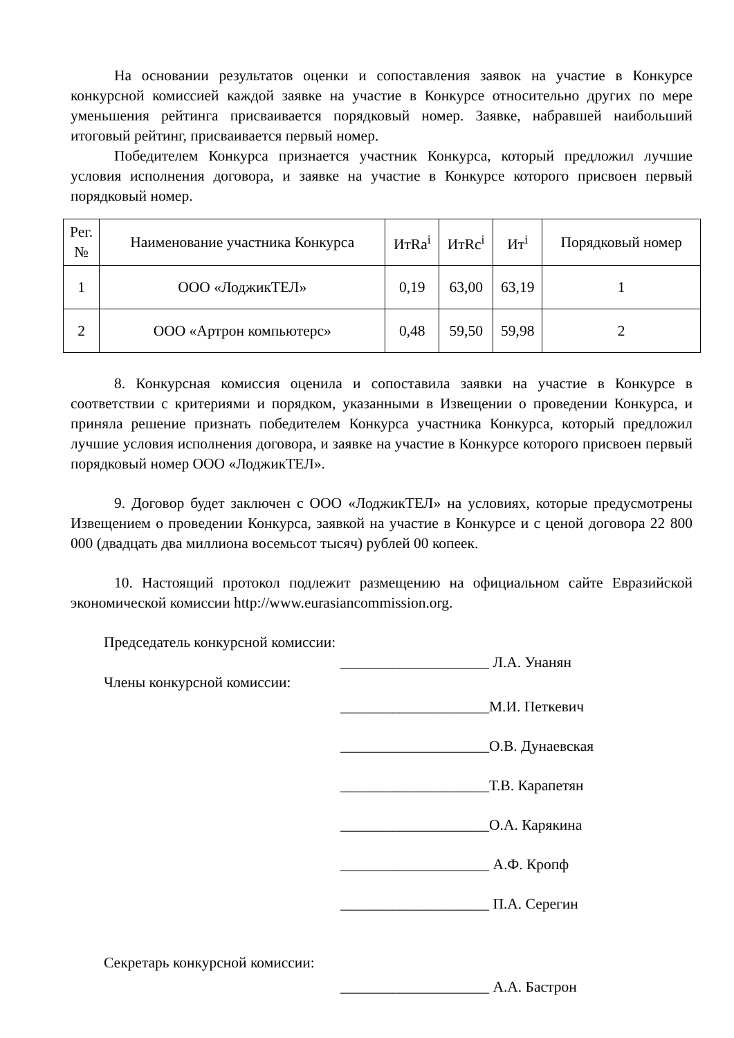На основании результатов оценки и сопоставления заявок на участие в Конкурсе конкурсной комиссией каждой заявке на участие в Конкурсе относительно других по мере уменьшения рейтинга присваивается порядковый номер. Заявке, набравшей наибольший итоговый рейтинг, присваивается первый номер.
Победителем Конкурса признается участник Конкурса, который предложил лучшие условия исполнения договора, и заявке на участие в Конкурсе которого присвоен первый порядковый номер.
| Рег. № | Наименование участника Конкурса | ИтRa<sup>i</sup> | ИтRc<sup>i</sup> | Ит<sup>i</sup> | Порядковый номер |
| --- | --- | --- | --- | --- | --- |
| 1 | ООО «ЛоджикТЕЛ» | 0,19 | 63,00 | 63,19 | 1 |
| 2 | ООО «Артрон компьютерс» | 0,48 | 59,50 | 59,98 | 2 |
8. Конкурсная комиссия оценила и сопоставила заявки на участие в Конкурсе в соответствии с критериями и порядком, указанными в Извещении о проведении Конкурса, и приняла решение признать победителем Конкурса участника Конкурса, который предложил лучшие условия исполнения договора, и заявке на участие в Конкурсе которого присвоен первый порядковый номер ООО «ЛоджикТЕЛ».
9. Договор будет заключен с ООО «ЛоджикТЕЛ» на условиях, которые предусмотрены Извещением о проведении Конкурса, заявкой на участие в Конкурсе и с ценой договора 22 800 000 (двадцать два миллиона восемьсот тысяч) рублей 00 копеек.
10. Настоящий протокол подлежит размещению на официальном сайте Евразийской экономической комиссии http://www.eurasiancommission.org.
Председатель конкурсной комиссии:
____________________ Л.А. Унанян
Члены конкурсной комиссии:
____________________М.И. Петкевич
____________________О.В. Дунаевская
____________________Т.В. Карапетян
____________________О.А. Карякина
____________________ А.Ф. Кропф
____________________ П.А. Серегин
Секретарь конкурсной комиссии:
____________________ А.А. Бастрон